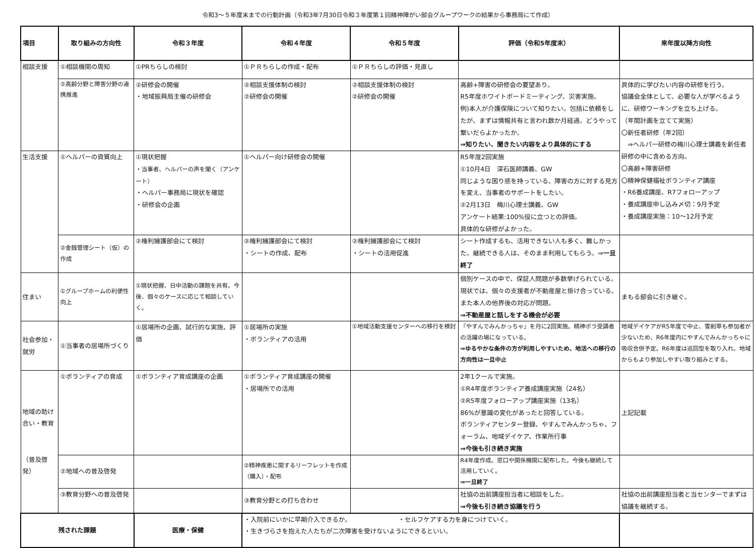令和3～５年度末までの行動計画（令和3年7月30日令和３年度第１回精神障がい部会グループワークの結果から事務局にて作成）
| 項目 | 取り組みの方向性 | 令和３年度 | 令和４年度 | 令和５年度 | 評価（令和5年度末） | 来年度以降方向性 |
| --- | --- | --- | --- | --- | --- | --- |
| 相談支援 | ①相談機関の周知 | ①PRちらしの検討 | ①ＰＲちらしの作成・配布 | ①ＰＲちらしの評価・見直し | | |
| | ②高齢分野と障害分野の連携推進 | ②研修会の開催 ・地域振興局主催の研修会 | ②相談支援体制の検討 ②研修会の開催 | ②相談支援体制の検討 ②研修会の開催 | 高齢+障害の研修会の要望あり。 R5年度ホワイトボードミーティング、災害実施。 例)本人が介護保険について知りたい。包括に依頼をしたが、まずは情報共有と言われ数か月経過。どうやって繋いだらよかったか。 ⇒知りたい、聞きたい内容をより具体的にする | 具体的に学びたい内容の研修を行う。 協議会全体として、必要な人が学べるように、研修ワーキングを立ち上げる。 （年間計画を立てて実施） 〇新任者研修（年2回） ⇒ヘルパー研修の梅川心理士講義を新任者研修の中に含める方向。 〇高齢+障害研修 〇精神保健福祉ボランティア講座 ・R6養成講座、R7フォローアップ ・養成講座申し込み〆切：9月予定 ・養成講座実施：10～12月予定 |
| 生活支援 | ①ヘルパーの資質向上 | ①現状把握 ・当事者、ヘルパーの声を聞く（アンケート） ・ヘルパー事務局に現状を確認 ・研修会の企画 | ①ヘルパー向け研修会の開催 | | R5年度2回実施 ①10月4日 深石医師講義、GW 同じような困り感を持っている、障害の方に対する見方を変え、当事者のサポートをしたい。 ②2月13日 梅川心理士講義、GW アンケート結果:100%役に立つとの評価。 具体的な研修がよかった。 | |
| | ②金銭管理シート（仮）の作成 | ②権利擁護部会にて検討 | ②権利擁護部会にて検討 ・シートの作成、配布 | ②権利擁護部会にて検討 ・シートの活用促進 | シート作成するも、活用できない人も多く、難しかった。継続できる人は、そのまま利用してもらう。⇒ 一旦終了 | |
| 住まい | ①グループホームの利便性向上 | ①現状把握、日中活動の課題を共有。今後、個々のケースに応じて相談していく。 | | | 個別ケースの中で、保証人問題が多数挙げられている。現状では、個々の支援者が不動産屋と掛け合っている。また本人の他界後の対応が問題。 ⇒不動産屋と話しをする機会が必要 | まもる部会に引き継ぐ。 |
| 社会参加・就労 | ①当事者の居場所づくり | ①居場所の企画、試行的な実施、評価 | ①居場所の実施 ・ボランティアの活用 | ①地域活動支援センターへの移行を検討 | 『やすんでみんかっちゃ』を月に2回実施。精神ボラ受講者の活躍の場になっている。 ⇒ゆるやかな条件の方が利用しやすいため、地活への移行の方向性は一旦中止 | 地域デイケアがR5年度で中止、雪割草も参加者が少ないため、R6年度内にやすんでみんかっちゃに吸収合併予定。R6年度は巡回型を取り入れ、地域からもより参加しやすい取り組みとする。 |
| 地域の助け合い・教育 （普及啓発） | ①ボランティアの育成 | ①ボランティア育成講座の企画 | ①ボランティア育成講座の開催 ・居場所での活用 | | 2年1クールで実施。 ①R4年度ボランティア養成講座実施（24名） ②R5年度フォローアップ講座実施（13名） 86%が意識の変化があったと回答している。 ボランティアセンター登録、やすんでみんかっちゃ、フォーラム、地域デイケア、作業所行事 ⇒今後も引き続き実施 | 上記記載 |
| | ②地域への普及啓発 | | ②精神疾患に関するリーフレットを作成（購入）・配布 | | R4年度作成。窓口や関係機関に配布した。今後も継続して活用していく。 ⇒一旦終了 | |
| | ③教育分野への普及啓発 | | ③教育分野との打ち合わせ | | 社協の出前講座担当者に相談をした。 ⇒今後も引き続き協議を行う | 社協の出前講座担当者と当センターでまずは協議を継続する。 |
| 残された課題 | | 医療・保健 | ・入院前にいかに早期介入できるか。 ・セルフケアする力を身につけていく。 ・生きづらさを抱えた人たちが二次障害を受けないようにできるといい。 | | | |